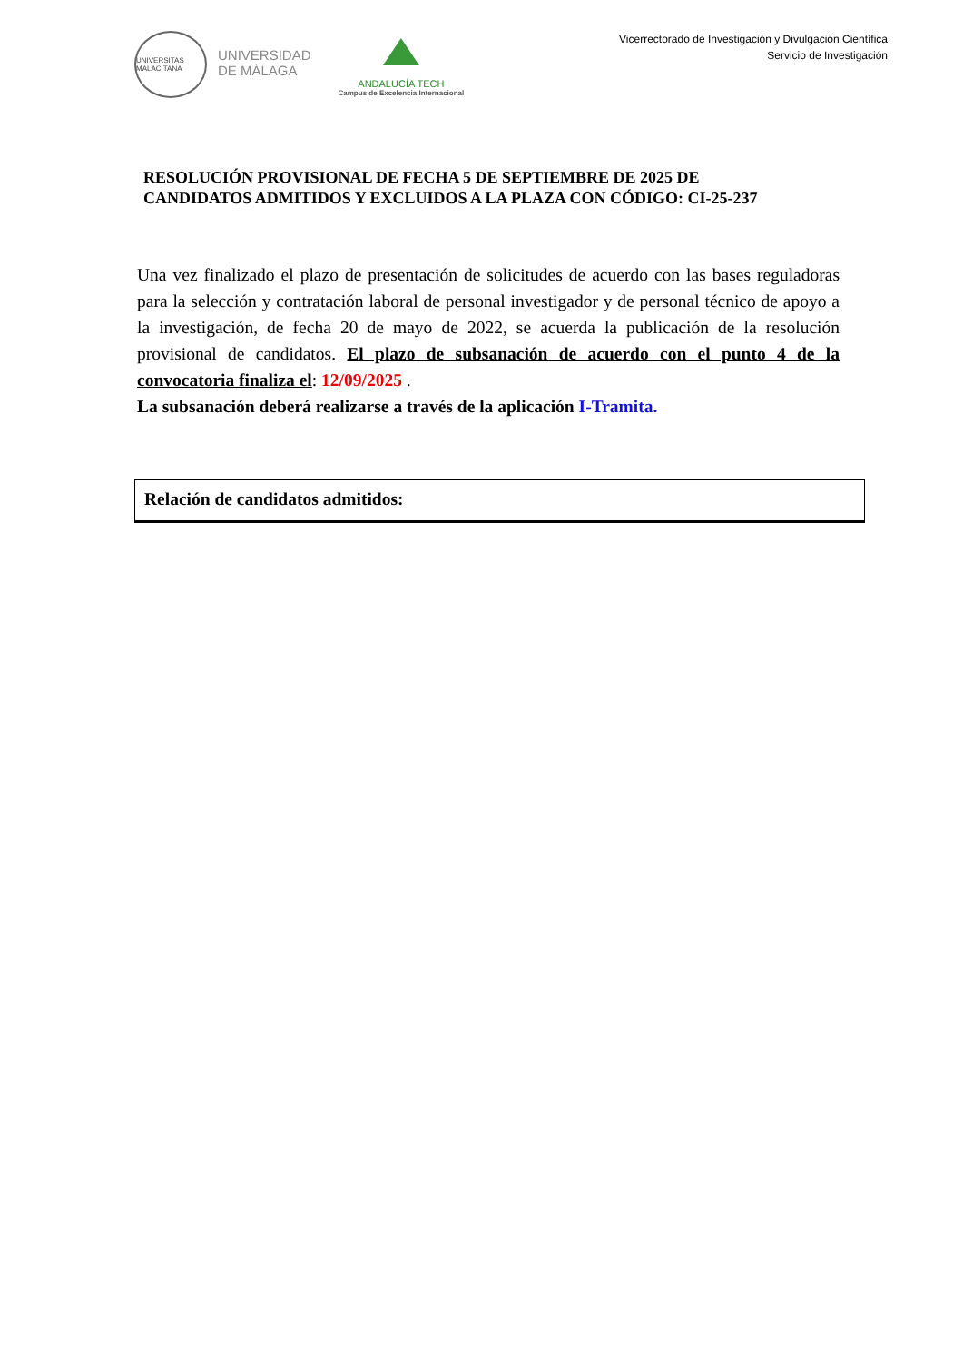UNIVERSITAS MALACITANA
UNIVERSIDAD
DE MÁLAGA
ANDALUCÍA TECH
Campus de Excelencia Internacional
Vicerrectorado de Investigación y Divulgación Científica
Servicio de Investigación
RESOLUCIÓN PROVISIONAL DE FECHA 5 DE SEPTIEMBRE DE 2025 DE
CANDIDATOS ADMITIDOS Y EXCLUIDOS A LA PLAZA CON CÓDIGO: CI-25-237
Una vez finalizado el plazo de presentación de solicitudes de acuerdo con las bases reguladoras para la selección y contratación laboral de personal investigador y de personal técnico de apoyo a la investigación, de fecha 20 de mayo de 2022, se acuerda la publicación de la resolución provisional de candidatos. El plazo de subsanación de acuerdo con el punto 4 de la convocatoria finaliza el: 12/09/2025 .
La subsanación deberá realizarse a través de la aplicación I-Tramita.
Relación de candidatos admitidos: